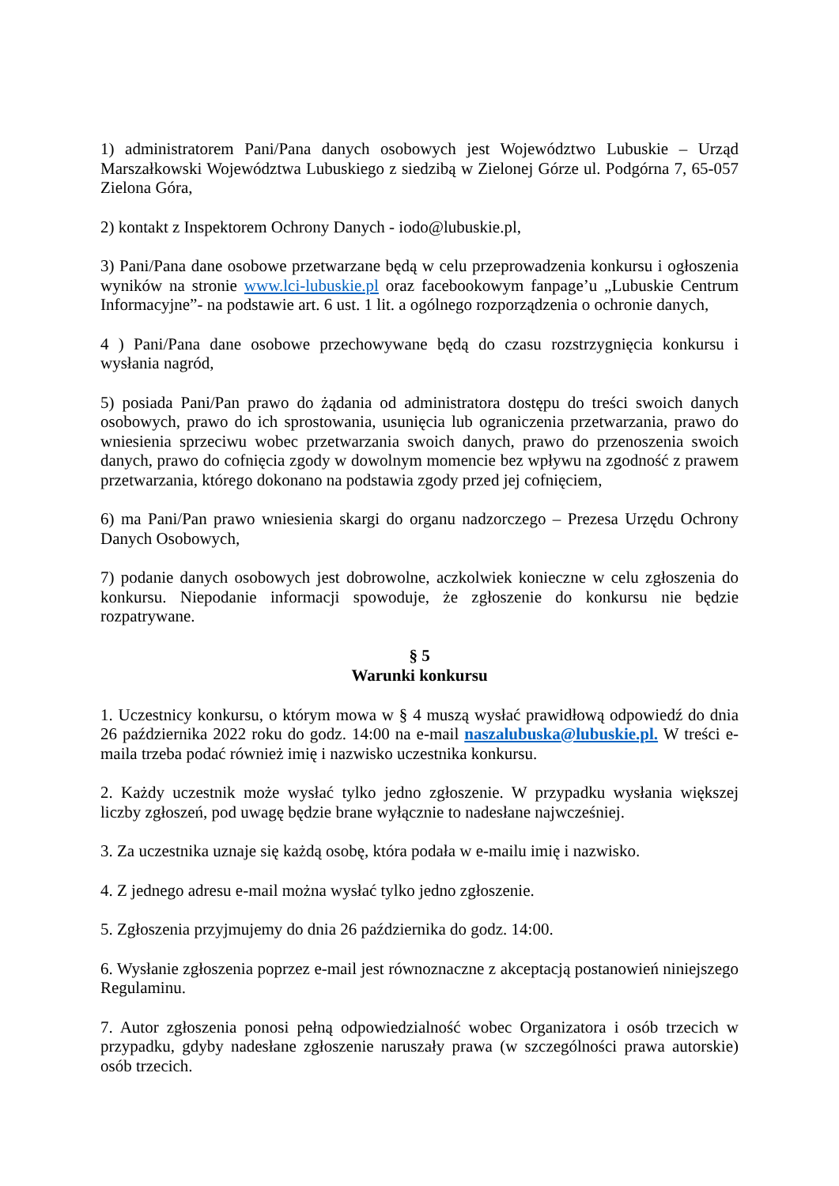1) administratorem Pani/Pana danych osobowych jest Województwo Lubuskie – Urząd Marszałkowski Województwa Lubuskiego z siedzibą w Zielonej Górze ul. Podgórna 7, 65-057 Zielona Góra,
2) kontakt z Inspektorem Ochrony Danych - iodo@lubuskie.pl,
3) Pani/Pana dane osobowe przetwarzane będą w celu przeprowadzenia konkursu i ogłoszenia wyników na stronie www.lci-lubuskie.pl oraz facebookowym fanpage’u „Lubuskie Centrum Informacyjne”- na podstawie art. 6 ust. 1 lit. a ogólnego rozporządzenia o ochronie danych,
4 ) Pani/Pana dane osobowe przechowywane będą do czasu rozstrzygnięcia konkursu i wysłania nagród,
5) posiada Pani/Pan prawo do żądania od administratora dostępu do treści swoich danych osobowych, prawo do ich sprostowania, usunięcia lub ograniczenia przetwarzania, prawo do wniesienia sprzeciwu wobec przetwarzania swoich danych, prawo do przenoszenia swoich danych, prawo do cofnięcia zgody w dowolnym momencie bez wpływu na zgodność z prawem przetwarzania, którego dokonano na podstawia zgody przed jej cofnięciem,
6) ma Pani/Pan prawo wniesienia skargi do organu nadzorczego – Prezesa Urzędu Ochrony Danych Osobowych,
7) podanie danych osobowych jest dobrowolne, aczkolwiek konieczne w celu zgłoszenia do konkursu. Niepodanie informacji spowoduje, że zgłoszenie do konkursu nie będzie rozpatrywane.
§ 5
Warunki konkursu
1. Uczestnicy konkursu, o którym mowa w § 4 muszą wysłać prawidłową odpowiedź do dnia 26 października 2022 roku do godz. 14:00 na e-mail naszalubuska@lubuskie.pl. W treści e-maila trzeba podać również imię i nazwisko uczestnika konkursu.
2. Każdy uczestnik może wysłać tylko jedno zgłoszenie. W przypadku wysłania większej liczby zgłoszeń, pod uwagę będzie brane wyłącznie to nadesłane najwcześniej.
3. Za uczestnika uznaje się każdą osobę, która podała w e-mailu imię i nazwisko.
4. Z jednego adresu e-mail można wysłać tylko jedno zgłoszenie.
5. Zgłoszenia przyjmujemy do dnia 26 października do godz. 14:00.
6. Wysłanie zgłoszenia poprzez e-mail jest równoznaczne z akceptacją postanowień niniejszego Regulaminu.
7. Autor zgłoszenia ponosi pełną odpowiedzialność wobec Organizatora i osób trzecich w przypadku, gdyby nadesłane zgłoszenie naruszały prawa (w szczególności prawa autorskie) osób trzecich.